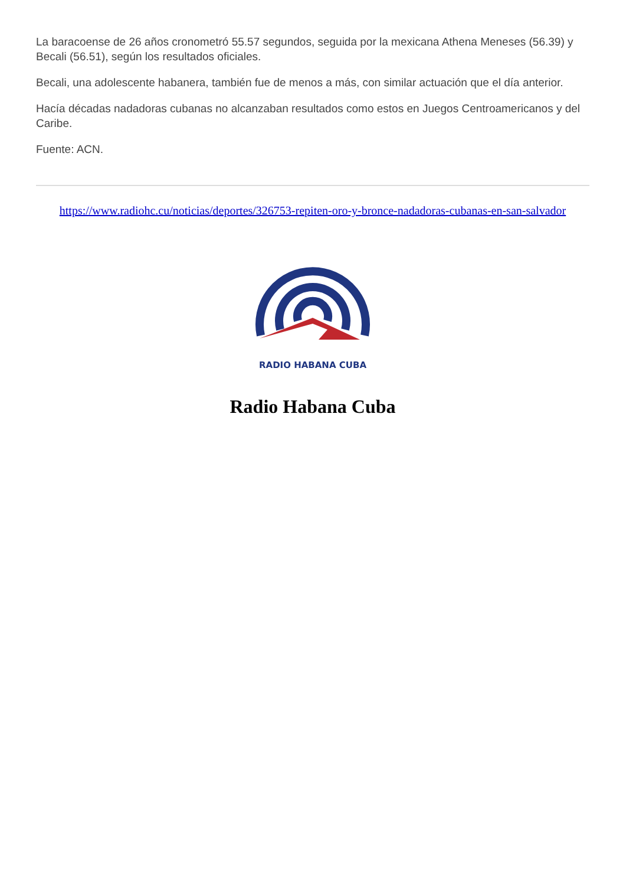La baracoense de 26 años cronometró 55.57 segundos, seguida por la mexicana Athena Meneses (56.39) y Becali (56.51), según los resultados oficiales.
Becali, una adolescente habanera, también fue de menos a más, con similar actuación que el día anterior.
Hacía décadas nadadoras cubanas no alcanzaban resultados como estos en Juegos Centroamericanos y del Caribe.
Fuente: ACN.
https://www.radiohc.cu/noticias/deportes/326753-repiten-oro-y-bronce-nadadoras-cubanas-en-san-salvador
RADIO HABANA CUBA
Radio Habana Cuba